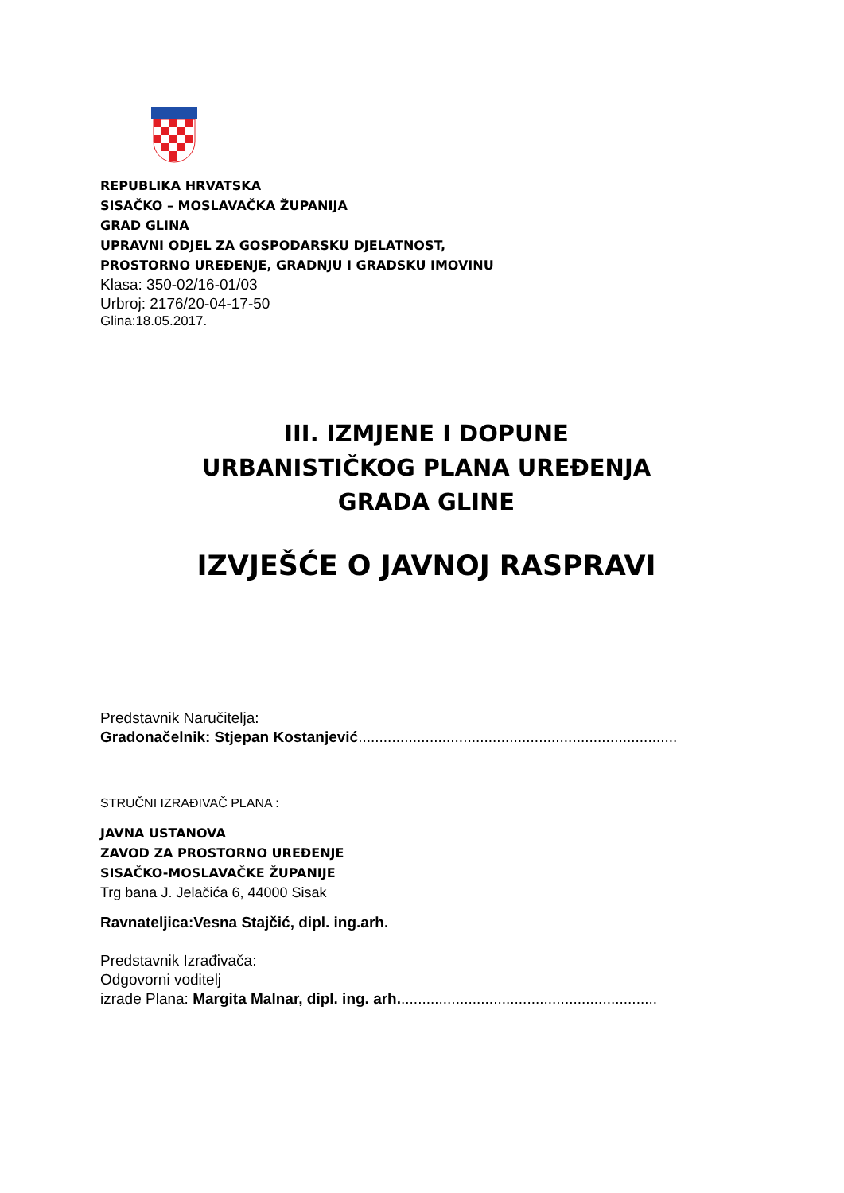REPUBLIKA HRVATSKA
SISAČKO – MOSLAVAČKA ŽUPANIJA
GRAD GLINA
UPRAVNI ODJEL ZA GOSPODARSKU DJELATNOST,
PROSTORNO UREĐENJE, GRADNJU I GRADSKU IMOVINU
Klasa: 350-02/16-01/03
Urbroj: 2176/20-04-17-50
Glina:18.05.2017.
III. IZMJENE I DOPUNE
URBANISTIČKOG PLANA UREĐENJA
GRADA GLINE
IZVJEŠĆE O JAVNOJ RASPRAVI
Predstavnik Naručitelja:
Gradonačelnik: Stjepan Kostanjević............................................................................
STRUČNI IZRAĐIVAČ PLANA :
JAVNA USTANOVA
ZAVOD ZA PROSTORNO UREĐENJE
SISAČKO-MOSLAVAČKE ŽUPANIJE
Trg bana J. Jelačića 6, 44000 Sisak
Ravnateljica:Vesna Stajčić, dipl. ing.arh.
Predstavnik Izrađivača:
Odgovorni voditelj
izrade Plana: Margita Malnar, dipl. ing. arh..............................................................